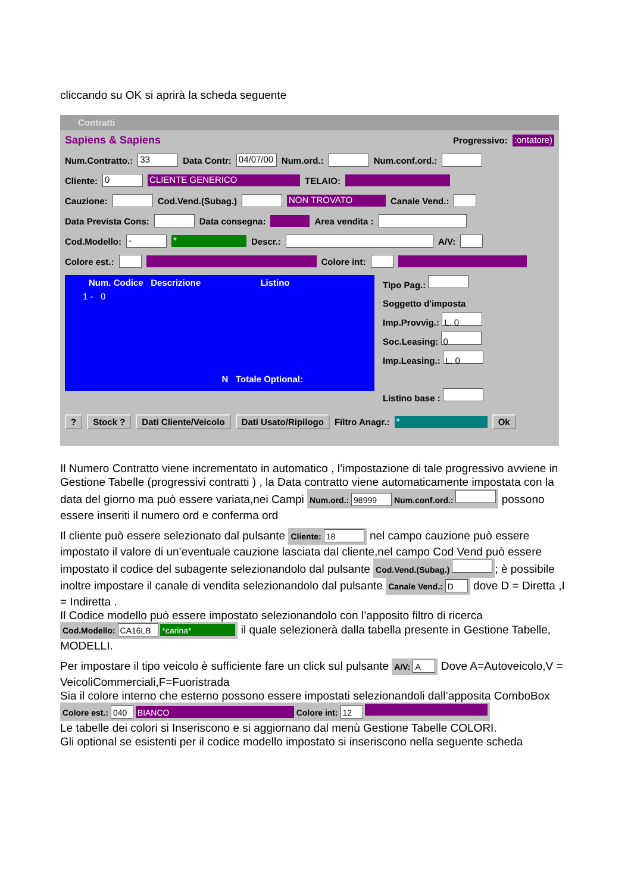cliccando su OK si aprirà la scheda seguente
Contratti
Sapiens & Sapiens Progressivo::ontatore)
Num.Contratto.: 33 Data Contr: 04/07/00 Num.ord.: Num.conf.ord.:
Cliente: 0 CLIENTE GENERICO TELAIO:
Cauzione: Cod.Vend.(Subag.) NON TROVATO Canale Vend.:
Data Prevista Cons: Data consegna: Area vendita :
Cod.Modello: - * Descr.: A/V:
Colore est.: Colore int:
Num. Codice Descrizione Listino
1 - 0
N Totale Optional:
Tipo Pag.:
Soggetto d'imposta
Imp.Provvig.: L. 0
Soc.Leasing: 0
Imp.Leasing.: L. 0
Listino base :
? Stock ? Dati Cliente/Veicolo Dati Usato/Ripilogo Filtro Anagr.: * Ok
Il Numero Contratto viene incrementato in automatico , l’impostazione di tale progressivo avviene in Gestione Tabelle (progressivi contratti ) , la Data contratto viene automaticamente impostata con la data del giorno ma può essere variata,nei Campi Num.ord.: 98999 Num.conf.ord.: possono essere inseriti il numero ord e conferma ord
Il cliente può essere selezionato dal pulsante Cliente: 18 nel campo cauzione può essere impostato il valore di un’eventuale cauzione lasciata dal cliente,nel campo Cod Vend può essere impostato il codice del subagente selezionandolo dal pulsante Cod.Vend.(Subag.) ; è possibile inoltre impostare il canale di vendita selezionandolo dal pulsante Canale Vend.: D dove D = Diretta ,I = Indiretta .
Il Codice modello può essere impostato selezionandolo con l’apposito filtro di ricerca Cod.Modello: CA16LB *carina* il quale selezionerà dalla tabella presente in Gestione Tabelle, MODELLI.
Per impostare il tipo veicolo è sufficiente fare un click sul pulsante A/V: A Dove A=Autoveicolo,V = VeicoliCommerciali,F=Fuoristrada
Sia il colore interno che esterno possono essere impostati selezionandoli dall’apposita ComboBox Colore est.: 040 BIANCO Colore int: 12
Le tabelle dei colori si Inseriscono e si aggiornano dal menù Gestione Tabelle COLORI.
Gli optional se esistenti per il codice modello impostato si inseriscono nella seguente scheda